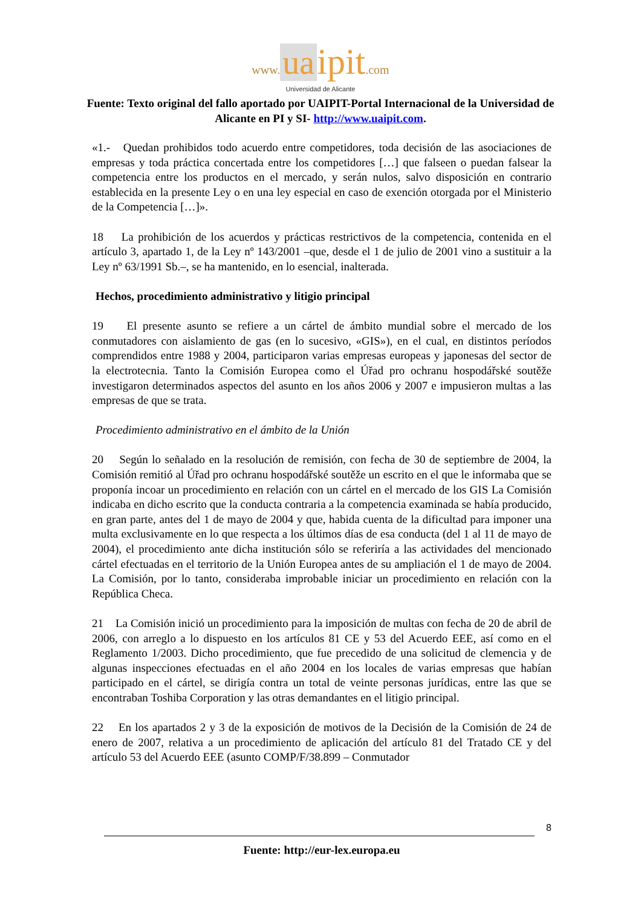www. ua ipit.com
Universidad de Alicante
Fuente: Texto original del fallo aportado por UAIPIT-Portal Internacional de la Universidad de Alicante en PI y SI- http://www.uaipit.com.
«1.- Quedan prohibidos todo acuerdo entre competidores, toda decisión de las asociaciones de empresas y toda práctica concertada entre los competidores […] que falseen o puedan falsear la competencia entre los productos en el mercado, y serán nulos, salvo disposición en contrario establecida en la presente Ley o en una ley especial en caso de exención otorgada por el Ministerio de la Competencia […]».
18 La prohibición de los acuerdos y prácticas restrictivos de la competencia, contenida en el artículo 3, apartado 1, de la Ley nº 143/2001 –que, desde el 1 de julio de 2001 vino a sustituir a la Ley nº 63/1991 Sb.–, se ha mantenido, en lo esencial, inalterada.
Hechos, procedimiento administrativo y litigio principal
19 El presente asunto se refiere a un cártel de ámbito mundial sobre el mercado de los conmutadores con aislamiento de gas (en lo sucesivo, «GIS»), en el cual, en distintos períodos comprendidos entre 1988 y 2004, participaron varias empresas europeas y japonesas del sector de la electrotecnia. Tanto la Comisión Europea como el Úřad pro ochranu hospodářské soutěže investigaron determinados aspectos del asunto en los años 2006 y 2007 e impusieron multas a las empresas de que se trata.
Procedimiento administrativo en el ámbito de la Unión
20 Según lo señalado en la resolución de remisión, con fecha de 30 de septiembre de 2004, la Comisión remitió al Úřad pro ochranu hospodářské soutěže un escrito en el que le informaba que se proponía incoar un procedimiento en relación con un cártel en el mercado de los GIS La Comisión indicaba en dicho escrito que la conducta contraria a la competencia examinada se había producido, en gran parte, antes del 1 de mayo de 2004 y que, habida cuenta de la dificultad para imponer una multa exclusivamente en lo que respecta a los últimos días de esa conducta (del 1 al 11 de mayo de 2004), el procedimiento ante dicha institución sólo se referiría a las actividades del mencionado cártel efectuadas en el territorio de la Unión Europea antes de su ampliación el 1 de mayo de 2004. La Comisión, por lo tanto, consideraba improbable iniciar un procedimiento en relación con la República Checa.
21 La Comisión inició un procedimiento para la imposición de multas con fecha de 20 de abril de 2006, con arreglo a lo dispuesto en los artículos 81 CE y 53 del Acuerdo EEE, así como en el Reglamento 1/2003. Dicho procedimiento, que fue precedido de una solicitud de clemencia y de algunas inspecciones efectuadas en el año 2004 en los locales de varias empresas que habían participado en el cártel, se dirigía contra un total de veinte personas jurídicas, entre las que se encontraban Toshiba Corporation y las otras demandantes en el litigio principal.
22 En los apartados 2 y 3 de la exposición de motivos de la Decisión de la Comisión de 24 de enero de 2007, relativa a un procedimiento de aplicación del artículo 81 del Tratado CE y del artículo 53 del Acuerdo EEE (asunto COMP/F/38.899 – Conmutador
8
Fuente: http://eur-lex.europa.eu